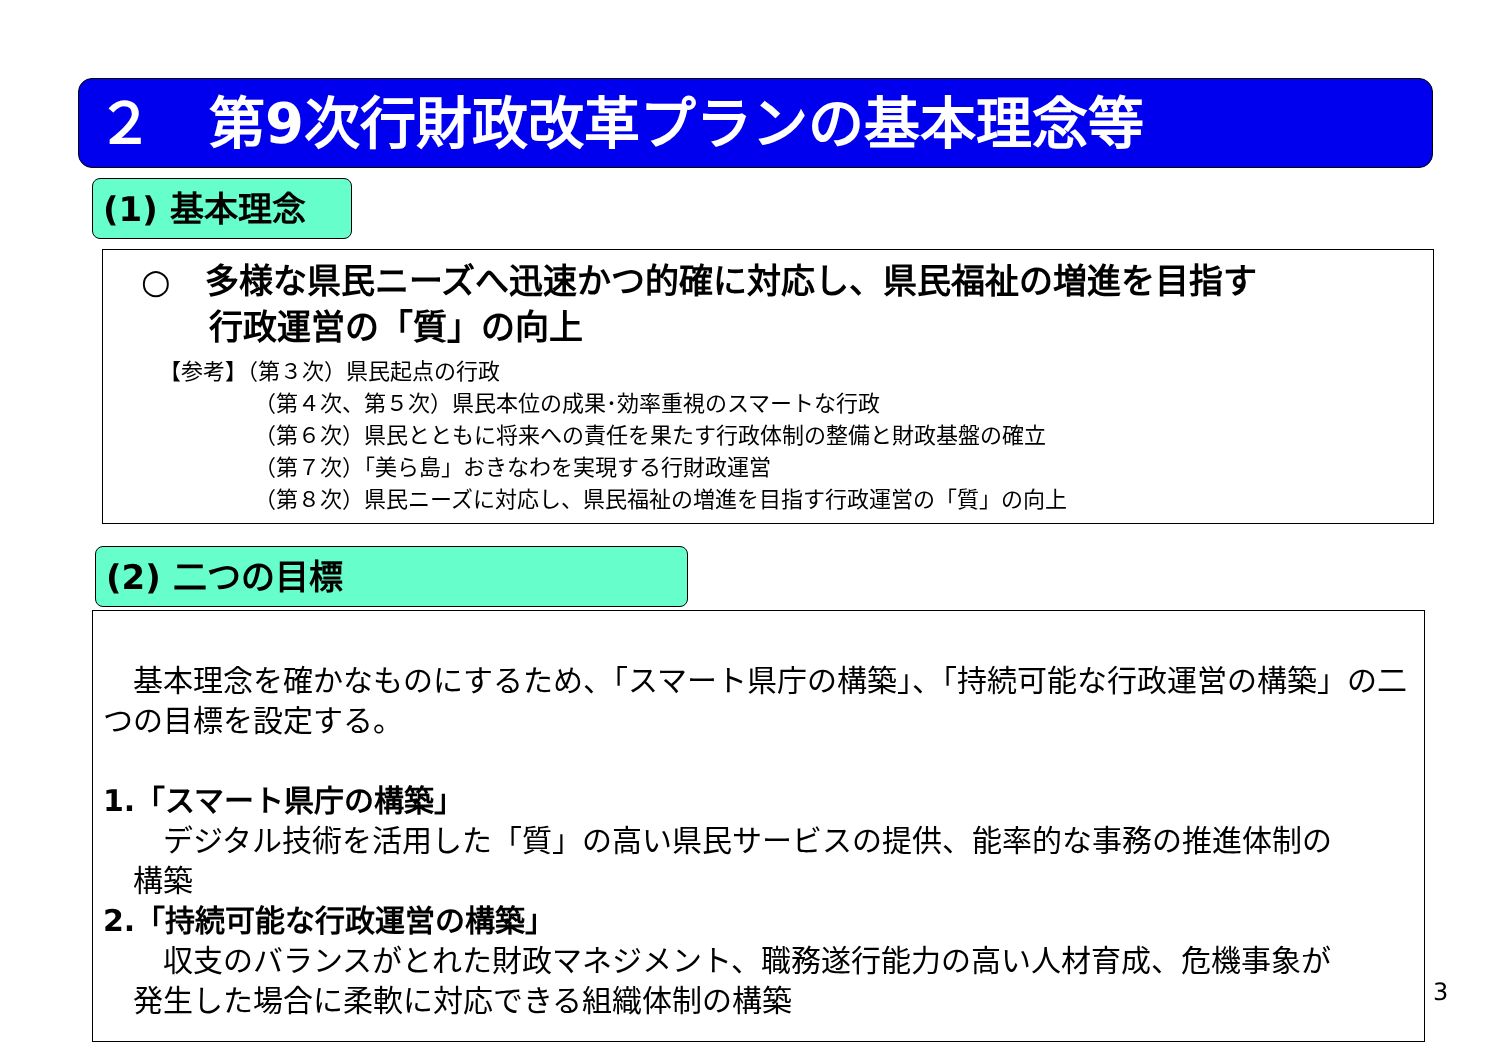２　第9次行財政改革プランの基本理念等
(1) 基本理念
○　多様な県民ニーズへ迅速かつ的確に対応し、県民福祉の増進を目指す
　　行政運営の「質」の向上
【参考】（第３次）県民起点の行政
（第４次、第５次）県民本位の成果･効率重視のスマートな行政
（第６次）県民とともに将来への責任を果たす行政体制の整備と財政基盤の確立
（第７次）「美ら島」おきなわを実現する行財政運営
（第８次）県民ニーズに対応し、県民福祉の増進を目指す行政運営の「質」の向上
(2) 二つの目標
　基本理念を確かなものにするため、「スマート県庁の構築」、「持続可能な行政運営の構築」の二つの目標を設定する。
1.「スマート県庁の構築」
　　デジタル技術を活用した「質」の高い県民サービスの提供、能率的な事務の推進体制の
　構築
2.「持続可能な行政運営の構築」
　　収支のバランスがとれた財政マネジメント、職務遂行能力の高い人材育成、危機事象が
　発生した場合に柔軟に対応できる組織体制の構築
3